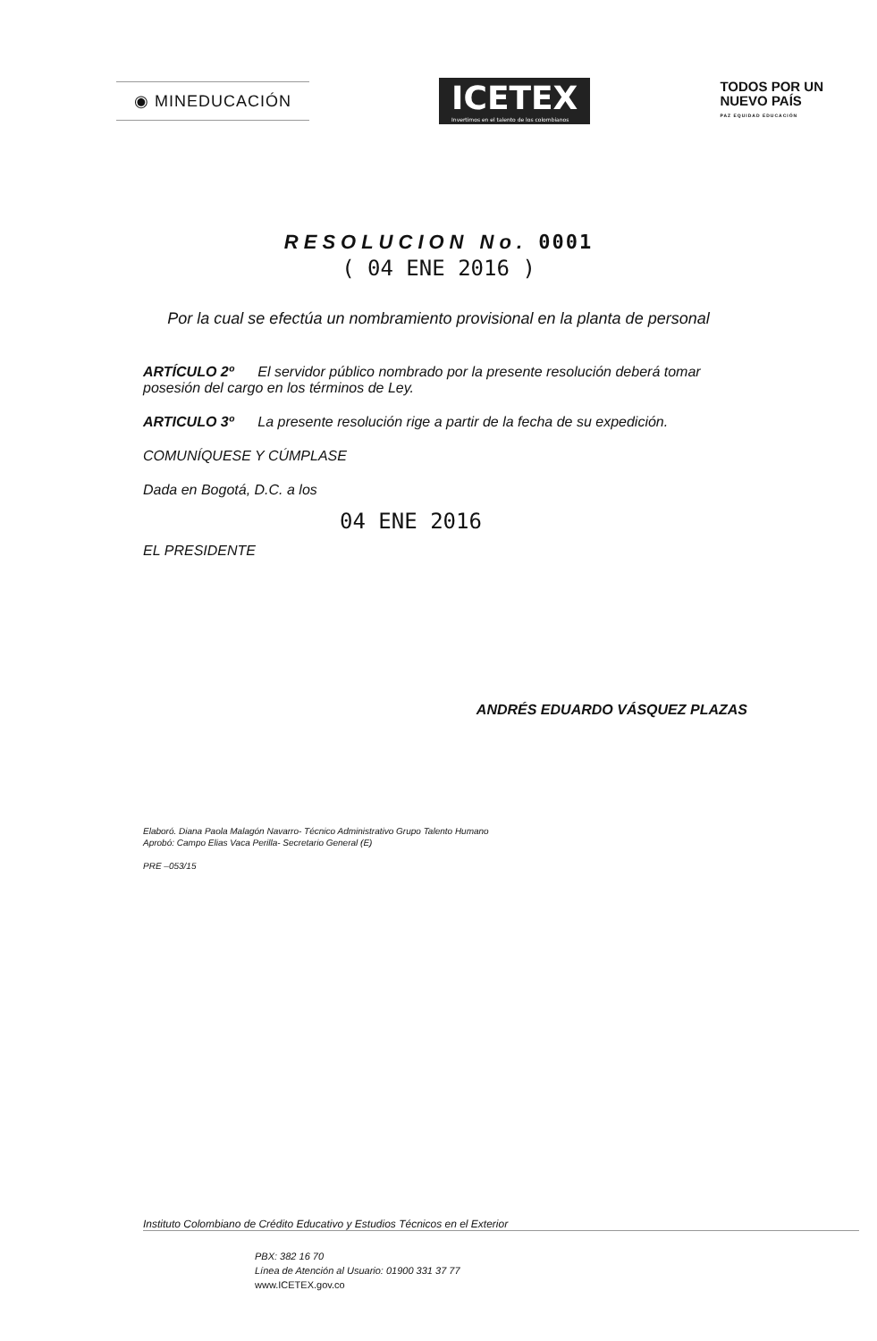◉ MINEDUCACIÓN
ICETEX
Invertimos en el talento de los colombianos
TODOS POR UN
NUEVO PAÍS
PAZ EQUIDAD EDUCACIÓN
RESOLUCION No. 0001
( 04 ENE 2016 )
Por la cual se efectúa un nombramiento provisional en la planta de personal
ARTÍCULO 2º El servidor público nombrado por la presente resolución deberá tomar posesión del cargo en los términos de Ley.
ARTICULO 3º La presente resolución rige a partir de la fecha de su expedición.
COMUNÍQUESE Y CÚMPLASE
Dada en Bogotá, D.C. a los
04 ENE 2016
EL PRESIDENTE
ANDRÉS EDUARDO VÁSQUEZ PLAZAS
Elaboró. Diana Paola Malagón Navarro- Técnico Administrativo Grupo Talento Humano
Aprobó: Campo Elias Vaca Perilla- Secretario General (E)
PRE –053/15
Instituto Colombiano de Crédito Educativo y Estudios Técnicos en el Exterior
PBX: 382 16 70
Línea de Atención al Usuario: 01900 331 37 77
www.ICETEX.gov.co